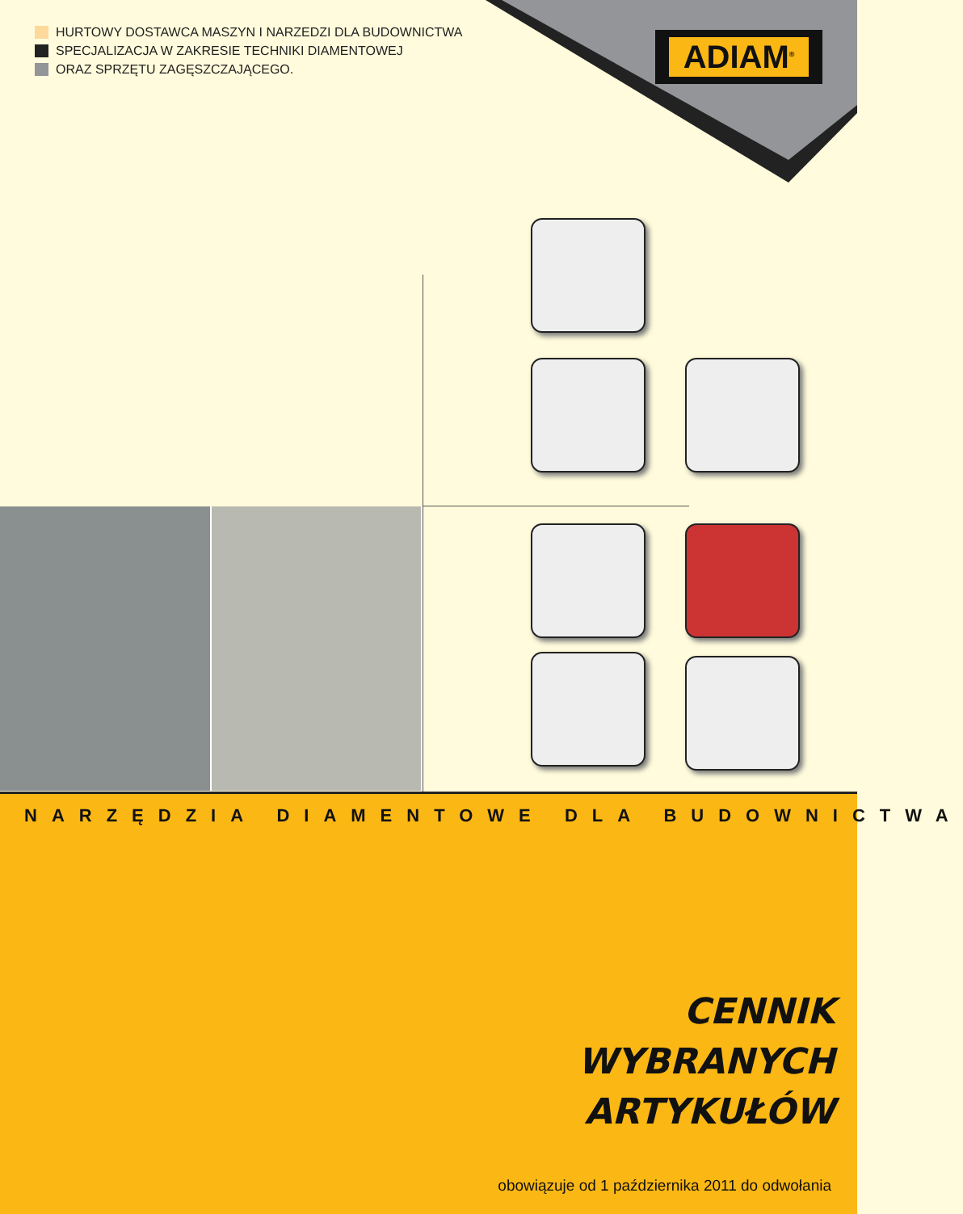HURTOWY DOSTAWCA MASZYN I NARZEDZI DLA BUDOWNICTWA
SPECJALIZACJA W ZAKRESIE TECHNIKI DIAMENTOWEJ
ORAZ SPRZĘTU ZAGĘSZCZAJĄCEGO.
ADIAM<sup>®</sup>
NARZĘDZIA DIAMENTOWE DLA BUDOWNICTWA
CENNIK
WYBRANYCH
ARTYKUŁÓW
obowiązuje od 1 października 2011 do odwołania